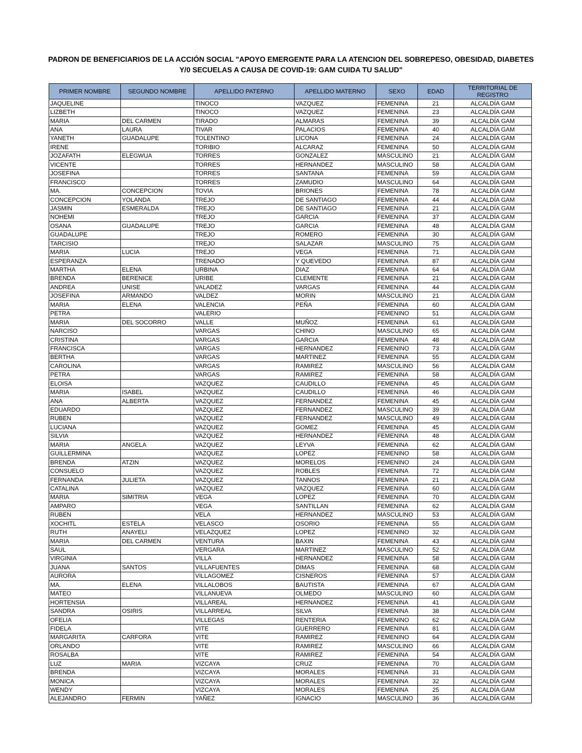PADRON DE BENEFICIARIOS DE LA ACCIÓN SOCIAL "APOYO EMERGENTE PARA LA ATENCION DEL SOBREPESO, OBESIDAD, DIABETES
Y/0 SECUELAS A CAUSA DE COVID-19: GAM CUIDA TU SALUD"
| PRIMER NOMBRE | SEGUNDO NOMBRE | APELLIDO PATERNO | APELLIDO MATERNO | SEXO | EDAD | TERRITORIAL DE REGISTRO |
| --- | --- | --- | --- | --- | --- | --- |
| JAQUELINE | | TINOCO | VAZQUEZ | FEMENINA | 21 | ALCALDÍA GAM |
| LIZBETH | | TINOCO | VAZQUEZ | FEMENINA | 23 | ALCALDÍA GAM |
| MARIA | DEL CARMEN | TIRADO | ALMARAS | FEMENINA | 39 | ALCALDÍA GAM |
| ANA | LAURA | TIVAR | PALACIOS | FEMENINA | 40 | ALCALDÍA GAM |
| YANETH | GUADALUPE | TOLENTINO | LICONA | FEMENINA | 24 | ALCALDÍA GAM |
| IRENE | | TORIBIO | ALCARAZ | FEMENINA | 50 | ALCALDÍA GAM |
| JOZAFATH | ELEGWUA | TORRES | GONZALEZ | MASCULINO | 21 | ALCALDÍA GAM |
| VICENTE | | TORRES | HERNANDEZ | MASCULINO | 58 | ALCALDÍA GAM |
| JOSEFINA | | TORRES | SANTANA | FEMENINA | 59 | ALCALDÍA GAM |
| FRANCISCO | | TORRES | ZAMUDIO | MASCULINO | 64 | ALCALDÍA GAM |
| MA. | CONCEPCION | TOVIA | BRIONES | FEMENINA | 78 | ALCALDÍA GAM |
| CONCEPCION | YOLANDA | TREJO | DE SANTIAGO | FEMENINA | 44 | ALCALDÍA GAM |
| JASMIN | ESMERALDA | TREJO | DE SANTIAGO | FEMENINA | 21 | ALCALDÍA GAM |
| NOHEMI | | TREJO | GARCIA | FEMENINA | 37 | ALCALDÍA GAM |
| OSANA | GUADALUPE | TREJO | GARCIA | FEMENINA | 48 | ALCALDÍA GAM |
| GUADALUPE | | TREJO | ROMERO | FEMENINA | 30 | ALCALDÍA GAM |
| TARCISIO | | TREJO | SALAZAR | MASCULINO | 75 | ALCALDÍA GAM |
| MARIA | LUCIA | TREJO | VEGA | FEMENINA | 71 | ALCALDÍA GAM |
| ESPERANZA | | TRENADO | Y QUEVEDO | FEMENINA | 87 | ALCALDÍA GAM |
| MARTHA | ELENA | URBINA | DIAZ | FEMENINA | 64 | ALCALDÍA GAM |
| BRENDA | BERENICE | URIBE | CLEMENTE | FEMENINA | 21 | ALCALDÍA GAM |
| ANDREA | UNISE | VALADEZ | VARGAS | FEMENINA | 44 | ALCALDÍA GAM |
| JOSEFINA | ARMANDO | VALDEZ | MORIN | MASCULINO | 21 | ALCALDÍA GAM |
| MARIA | ELENA | VALENCIA | PEÑA | FEMENINA | 60 | ALCALDÍA GAM |
| PETRA | | VALERIO | | FEMENINO | 51 | ALCALDÍA GAM |
| MARIA | DEL SOCORRO | VALLE | MUÑOZ | FEMENINA | 61 | ALCALDÍA GAM |
| NARCISO | | VARGAS | CHINO | MASCULINO | 65 | ALCALDÍA GAM |
| CRISTINA | | VARGAS | GARCIA | FEMENINA | 48 | ALCALDÍA GAM |
| FRANCISCA | | VARGAS | HERNANDEZ | FEMENINO | 73 | ALCALDÍA GAM |
| BERTHA | | VARGAS | MARTINEZ | FEMENINA | 55 | ALCALDÍA GAM |
| CAROLINA | | VARGAS | RAMIREZ | MASCULINO | 56 | ALCALDÍA GAM |
| PETRA | | VARGAS | RAMIREZ | FEMENINA | 58 | ALCALDÍA GAM |
| ELOISA | | VAZQUEZ | CAUDILLO | FEMENINA | 45 | ALCALDÍA GAM |
| MARIA | ISABEL | VAZQUEZ | CAUDILLO | FEMENINA | 46 | ALCALDÍA GAM |
| ANA | ALBERTA | VAZQUEZ | FERNANDEZ | FEMENINA | 45 | ALCALDÍA GAM |
| EDUARDO | | VAZQUEZ | FERNANDEZ | MASCULINO | 39 | ALCALDÍA GAM |
| RUBEN | | VAZQUEZ | FERNANDEZ | MASCULINO | 49 | ALCALDÍA GAM |
| LUCIANA | | VAZQUEZ | GOMEZ | FEMENINA | 45 | ALCALDÍA GAM |
| SILVIA | | VAZQUEZ | HERNANDEZ | FEMENINA | 48 | ALCALDÍA GAM |
| MARIA | ANGELA | VAZQUEZ | LEYVA | FEMENINA | 62 | ALCALDÍA GAM |
| GUILLERMINA | | VAZQUEZ | LOPEZ | FEMENINO | 58 | ALCALDÍA GAM |
| BRENDA | ATZIN | VAZQUEZ | MORELOS | FEMENINO | 24 | ALCALDÍA GAM |
| CONSUELO | | VAZQUEZ | ROBLES | FEMENINA | 72 | ALCALDÍA GAM |
| FERNANDA | JULIETA | VAZQUEZ | TANNOS | FEMENINA | 21 | ALCALDÍA GAM |
| CATALINA | | VAZQUEZ | VAZQUEZ | FEMENINA | 60 | ALCALDÍA GAM |
| MARIA | SIMITRIA | VEGA | LOPEZ | FEMENINA | 70 | ALCALDÍA GAM |
| AMPARO | | VEGA | SANTILLAN | FEMENINA | 62 | ALCALDÍA GAM |
| RUBEN | | VELA | HERNANDEZ | MASCULINO | 53 | ALCALDÍA GAM |
| XOCHITL | ESTELA | VELASCO | OSORIO | FEMENINA | 55 | ALCALDÍA GAM |
| RUTH | ANAYELI | VELAZQUEZ | LOPEZ | FEMENINO | 32 | ALCALDÍA GAM |
| MARIA | DEL CARMEN | VENTURA | BAXIN | FEMENINA | 43 | ALCALDÍA GAM |
| SAUL | | VERGARA | MARTINEZ | MASCULINO | 52 | ALCALDÍA GAM |
| VIRGINIA | | VILLA | HERNANDEZ | FEMENINA | 58 | ALCALDÍA GAM |
| JUANA | SANTOS | VILLAFUENTES | DIMAS | FEMENINA | 68 | ALCALDÍA GAM |
| AURORA | | VILLAGOMEZ | CISNEROS | FEMENINA | 57 | ALCALDÍA GAM |
| MA. | ELENA | VILLALOBOS | BAUTISTA | FEMENINA | 67 | ALCALDÍA GAM |
| MATEO | | VILLANUEVA | OLMEDO | MASCULINO | 60 | ALCALDÍA GAM |
| HORTENSIA | | VILLAREAL | HERNANDEZ | FEMENINA | 41 | ALCALDÍA GAM |
| SANDRA | OSIRIS | VILLARREAL | SILVA | FEMENINA | 38 | ALCALDÍA GAM |
| OFELIA | | VILLEGAS | RENTERIA | FEMENINO | 62 | ALCALDÍA GAM |
| FIDELA | | VITE | GUERRERO | FEMENINA | 81 | ALCALDÍA GAM |
| MARGARITA | CARFORA | VITE | RAMIREZ | FEMENINO | 64 | ALCALDÍA GAM |
| ORLANDO | | VITE | RAMIREZ | MASCULINO | 66 | ALCALDÍA GAM |
| ROSALBA | | VITE | RAMIREZ | FEMENINA | 54 | ALCALDÍA GAM |
| LUZ | MARIA | VIZCAYA | CRUZ | FEMENINA | 70 | ALCALDÍA GAM |
| BRENDA | | VIZCAYA | MORALES | FEMENINA | 31 | ALCALDÍA GAM |
| MONICA | | VIZCAYA | MORALES | FEMENINA | 32 | ALCALDÍA GAM |
| WENDY | | VIZCAYA | MORALES | FEMENINA | 25 | ALCALDÍA GAM |
| ALEJANDRO | FERMIN | YAÑEZ | IGNACIO | MASCULINO | 36 | ALCALDÍA GAM |